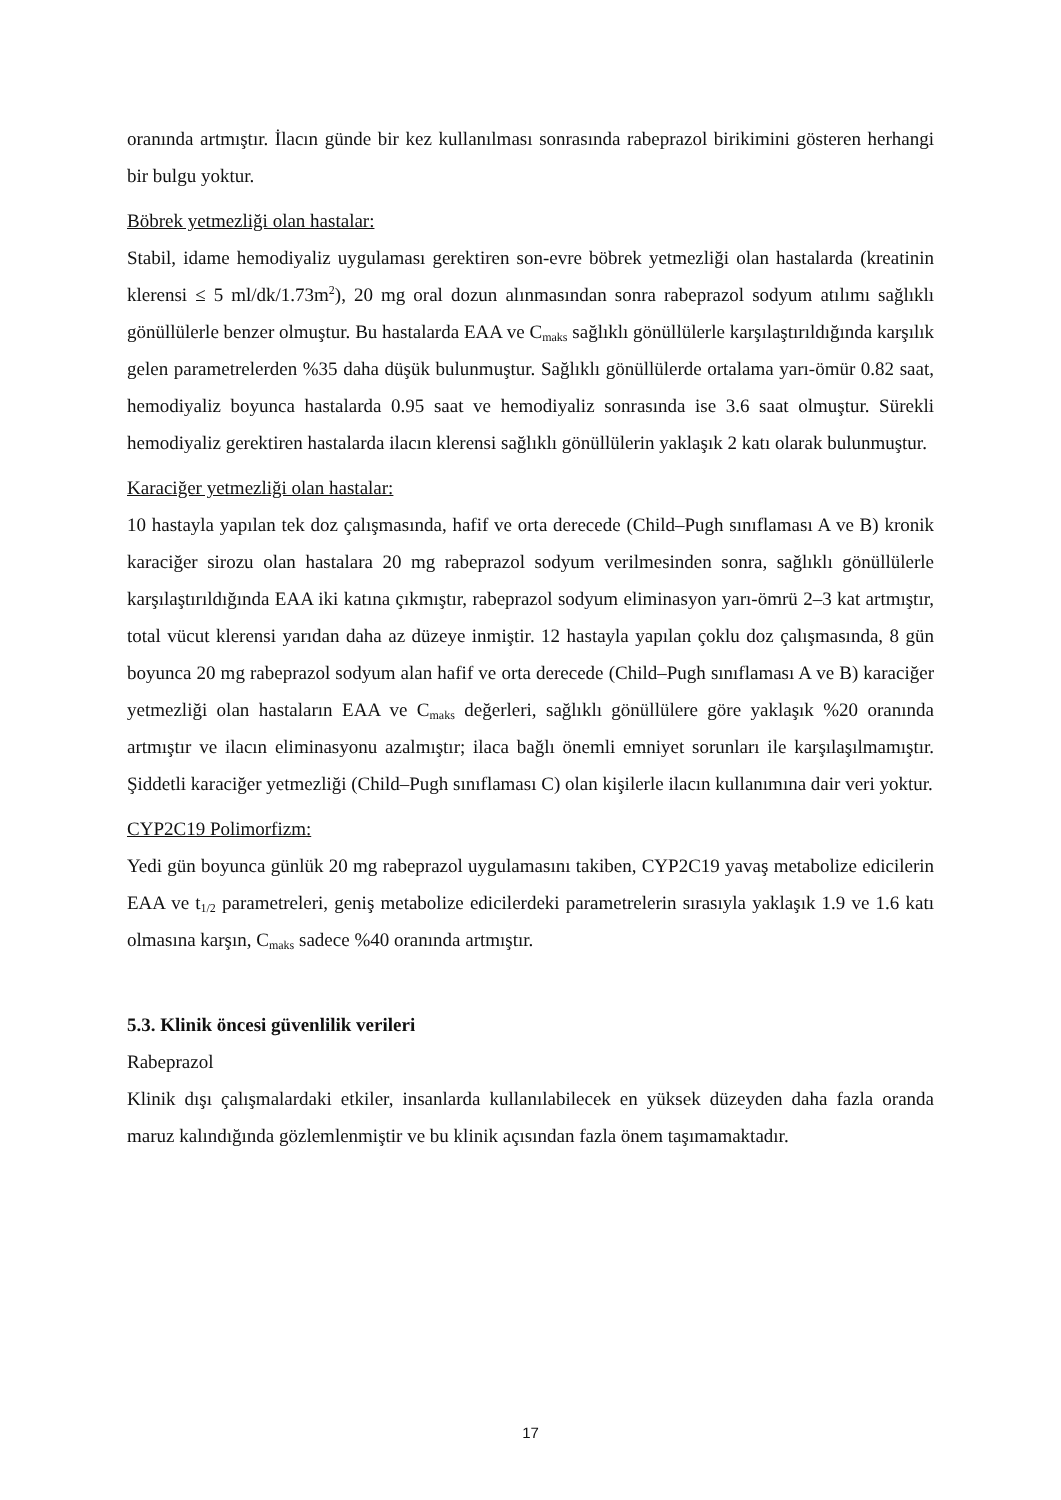oranında artmıştır. İlacın günde bir kez kullanılması sonrasında rabeprazol birikimini gösteren herhangi bir bulgu yoktur.
Böbrek yetmezliği olan hastalar:
Stabil, idame hemodiyaliz uygulaması gerektiren son-evre böbrek yetmezliği olan hastalarda (kreatinin klerensi ≤ 5 ml/dk/1.73m<sup>2</sup>), 20 mg oral dozun alınmasından sonra rabeprazol sodyum atılımı sağlıklı gönüllülerle benzer olmuştur. Bu hastalarda EAA ve C<sub>maks</sub> sağlıklı gönüllülerle karşılaştırıldığında karşılık gelen parametrelerden %35 daha düşük bulunmuştur. Sağlıklı gönüllülerde ortalama yarı-ömür 0.82 saat, hemodiyaliz boyunca hastalarda 0.95 saat ve hemodiyaliz sonrasında ise 3.6 saat olmuştur. Sürekli hemodiyaliz gerektiren hastalarda ilacın klerensi sağlıklı gönüllülerin yaklaşık 2 katı olarak bulunmuştur.
Karaciğer yetmezliği olan hastalar:
10 hastayla yapılan tek doz çalışmasında, hafif ve orta derecede (Child–Pugh sınıflaması A ve B) kronik karaciğer sirozu olan hastalara 20 mg rabeprazol sodyum verilmesinden sonra, sağlıklı gönüllülerle karşılaştırıldığında EAA iki katına çıkmıştır, rabeprazol sodyum eliminasyon yarı-ömrü 2–3 kat artmıştır, total vücut klerensi yarıdan daha az düzeye inmiştir. 12 hastayla yapılan çoklu doz çalışmasında, 8 gün boyunca 20 mg rabeprazol sodyum alan hafif ve orta derecede (Child–Pugh sınıflaması A ve B) karaciğer yetmezliği olan hastaların EAA ve C<sub>maks</sub> değerleri, sağlıklı gönüllülere göre yaklaşık %20 oranında artmıştır ve ilacın eliminasyonu azalmıştır; ilaca bağlı önemli emniyet sorunları ile karşılaşılmamıştır. Şiddetli karaciğer yetmezliği (Child–Pugh sınıflaması C) olan kişilerle ilacın kullanımına dair veri yoktur.
CYP2C19 Polimorfizm:
Yedi gün boyunca günlük 20 mg rabeprazol uygulamasını takiben, CYP2C19 yavaş metabolize edicilerin EAA ve t<sub>1/2</sub> parametreleri, geniş metabolize edicilerdeki parametrelerin sırasıyla yaklaşık 1.9 ve 1.6 katı olmasına karşın, C<sub>maks</sub> sadece %40 oranında artmıştır.
5.3. Klinik öncesi güvenlilik verileri
Rabeprazol
Klinik dışı çalışmalardaki etkiler, insanlarda kullanılabilecek en yüksek düzeyden daha fazla oranda maruz kalındığında gözlemlenmiştir ve bu klinik açısından fazla önem taşımamaktadır.
17